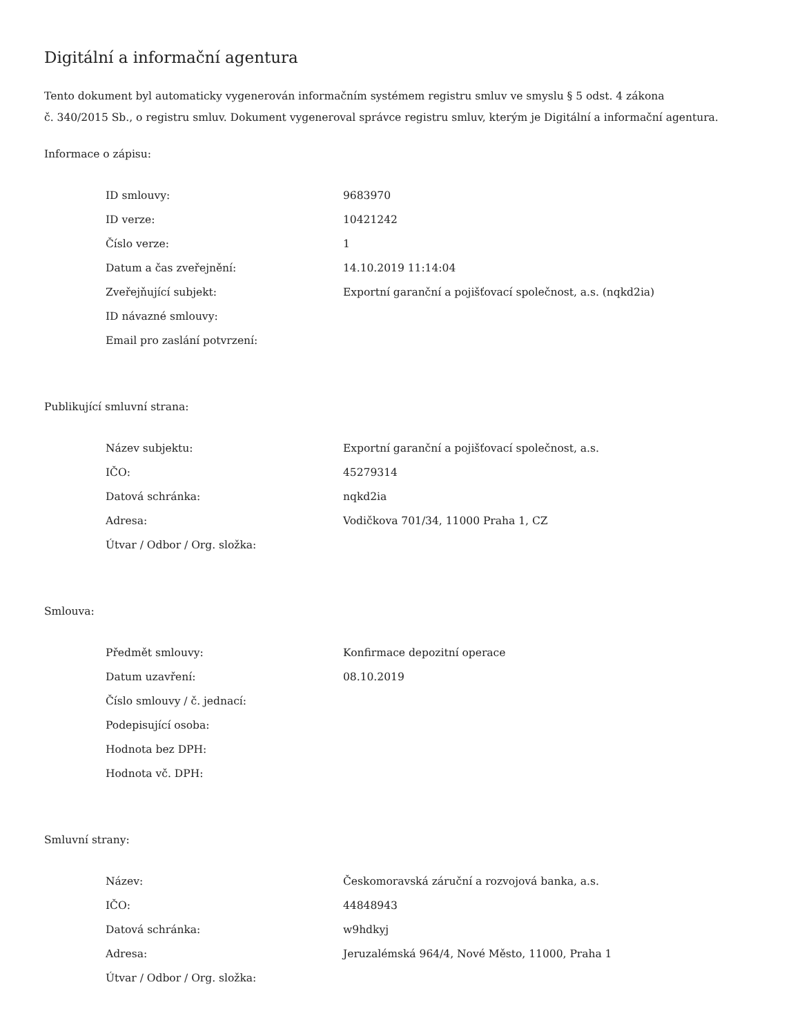Digitální a informační agentura
Tento dokument byl automaticky vygenerován informačním systémem registru smluv ve smyslu § 5 odst. 4 zákona
č. 340/2015 Sb., o registru smluv. Dokument vygeneroval správce registru smluv, kterým je Digitální a informační agentura.
Informace o zápisu:
| ID smlouvy: | 9683970 |
| ID verze: | 10421242 |
| Číslo verze: | 1 |
| Datum a čas zveřejnění: | 14.10.2019 11:14:04 |
| Zveřejňující subjekt: | Exportní garanční a pojišťovací společnost, a.s. (nqkd2ia) |
| ID návazné smlouvy: | |
| Email pro zaslání potvrzení: | |
Publikující smluvní strana:
| Název subjektu: | Exportní garanční a pojišťovací společnost, a.s. |
| IČO: | 45279314 |
| Datová schránka: | nqkd2ia |
| Adresa: | Vodičkova 701/34, 11000 Praha 1, CZ |
| Útvar / Odbor / Org. složka: | |
Smlouva:
| Předmět smlouvy: | Konfirmace depozitní operace |
| Datum uzavření: | 08.10.2019 |
| Číslo smlouvy / č. jednací: | |
| Podepisující osoba: | |
| Hodnota bez DPH: | |
| Hodnota vč. DPH: | |
Smluvní strany:
| Název: | Českomoravská záruční a rozvojová banka, a.s. |
| IČO: | 44848943 |
| Datová schránka: | w9hdkyj |
| Adresa: | Jeruzalémská 964/4, Nové Město, 11000, Praha 1 |
| Útvar / Odbor / Org. složka: | |